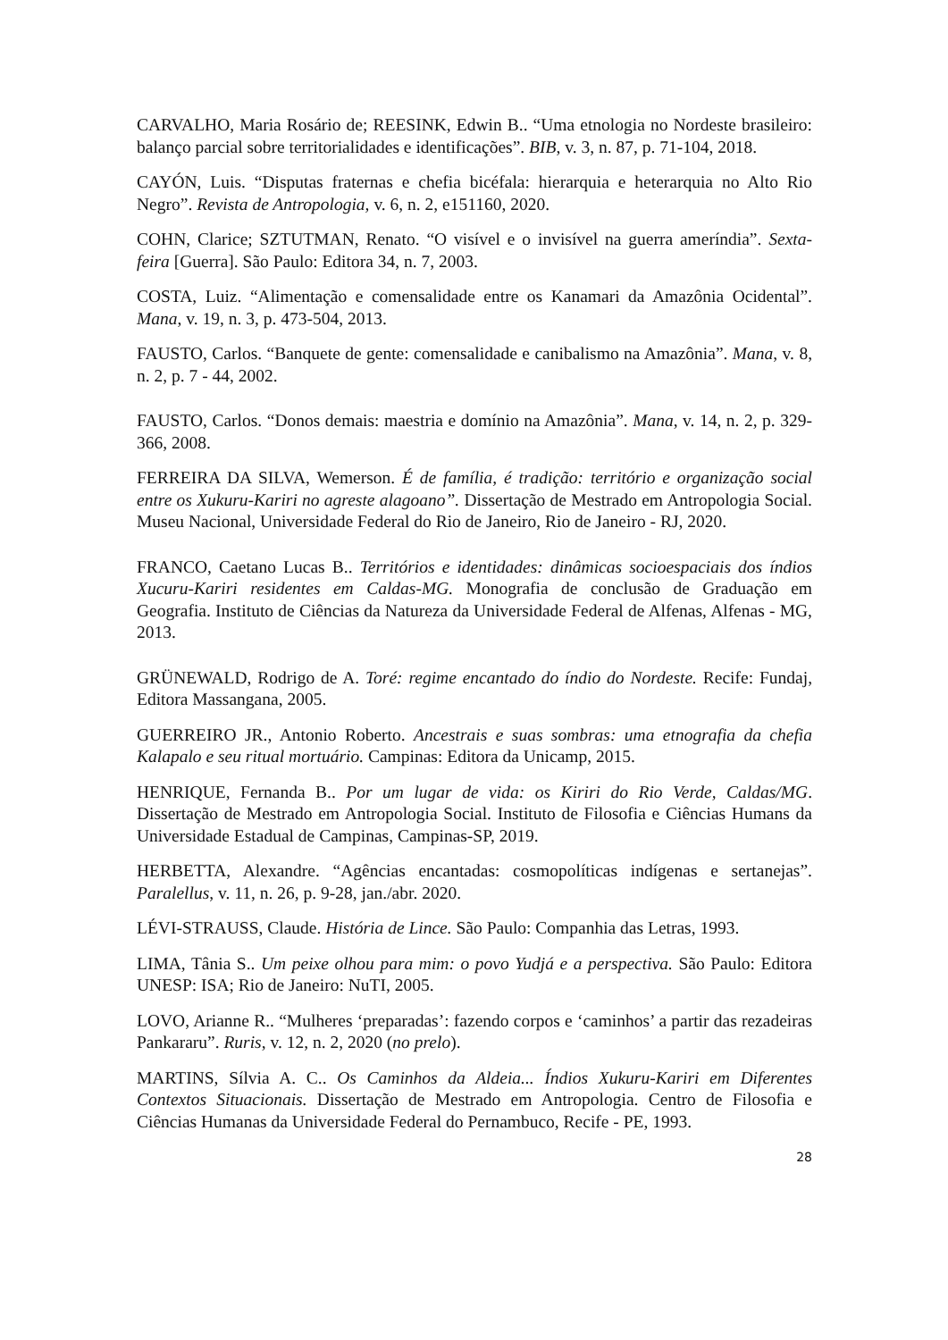CARVALHO, Maria Rosário de; REESINK, Edwin B.. “Uma etnologia no Nordeste brasileiro: balanço parcial sobre territorialidades e identificações”. BIB, v. 3, n. 87, p. 71-104, 2018.
CAYÓN, Luis. “Disputas fraternas e chefia bicéfala: hierarquia e heterarquia no Alto Rio Negro”. Revista de Antropologia, v. 6, n. 2, e151160, 2020.
COHN, Clarice; SZTUTMAN, Renato. “O visível e o invisível na guerra ameríndia”. Sexta-feira [Guerra]. São Paulo: Editora 34, n. 7, 2003.
COSTA, Luiz. “Alimentação e comensalidade entre os Kanamari da Amazônia Ocidental”. Mana, v. 19, n. 3, p. 473-504, 2013.
FAUSTO, Carlos. “Banquete de gente: comensalidade e canibalismo na Amazônia”. Mana, v. 8, n. 2, p. 7 - 44, 2002.
FAUSTO, Carlos. “Donos demais: maestria e domínio na Amazônia”. Mana, v. 14, n. 2, p. 329-366, 2008.
FERREIRA DA SILVA, Wemerson. É de família, é tradição: território e organização social entre os Xukuru-Kariri no agreste alagoano”. Dissertação de Mestrado em Antropologia Social. Museu Nacional, Universidade Federal do Rio de Janeiro, Rio de Janeiro - RJ, 2020.
FRANCO, Caetano Lucas B.. Territórios e identidades: dinâmicas socioespaciais dos índios Xucuru-Kariri residentes em Caldas-MG. Monografia de conclusão de Graduação em Geografia. Instituto de Ciências da Natureza da Universidade Federal de Alfenas, Alfenas - MG, 2013.
GRÜNEWALD, Rodrigo de A. Toré: regime encantado do índio do Nordeste. Recife: Fundaj, Editora Massangana, 2005.
GUERREIRO JR., Antonio Roberto. Ancestrais e suas sombras: uma etnografia da chefia Kalapalo e seu ritual mortuário. Campinas: Editora da Unicamp, 2015.
HENRIQUE, Fernanda B.. Por um lugar de vida: os Kiriri do Rio Verde, Caldas/MG. Dissertação de Mestrado em Antropologia Social. Instituto de Filosofia e Ciências Humans da Universidade Estadual de Campinas, Campinas-SP, 2019.
HERBETTA, Alexandre. “Agências encantadas: cosmopolíticas indígenas e sertanejas”. Paralellus, v. 11, n. 26, p. 9-28, jan./abr. 2020.
LÉVI-STRAUSS, Claude. História de Lince. São Paulo: Companhia das Letras, 1993.
LIMA, Tânia S.. Um peixe olhou para mim: o povo Yudjá e a perspectiva. São Paulo: Editora UNESP: ISA; Rio de Janeiro: NuTI, 2005.
LOVO, Arianne R.. “Mulheres ‘preparadas’: fazendo corpos e ‘caminhos’ a partir das rezadeiras Pankararu”. Ruris, v. 12, n. 2, 2020 (no prelo).
MARTINS, Sílvia A. C.. Os Caminhos da Aldeia... Índios Xukuru-Kariri em Diferentes Contextos Situacionais. Dissertação de Mestrado em Antropologia. Centro de Filosofia e Ciências Humanas da Universidade Federal do Pernambuco, Recife - PE, 1993.
28